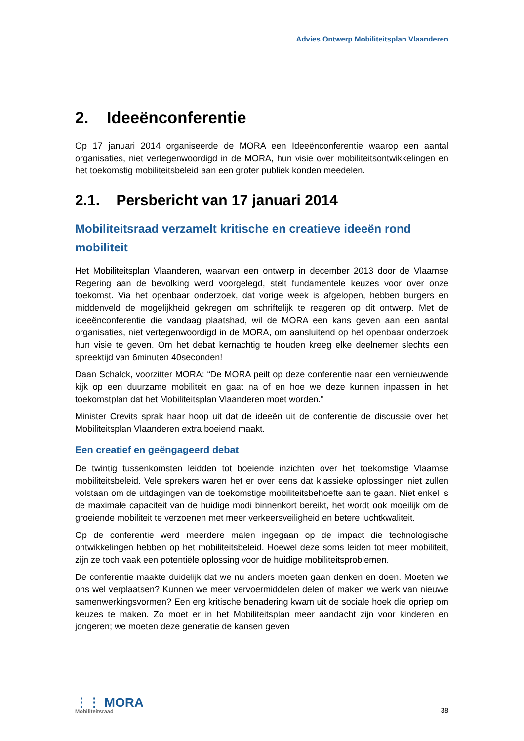Advies Ontwerp Mobiliteitsplan Vlaanderen
2. Ideeënconferentie
Op 17 januari 2014 organiseerde de MORA een Ideeënconferentie waarop een aantal organisaties, niet vertegenwoordigd in de MORA, hun visie over mobiliteitsontwikkelingen en het toekomstig mobiliteitsbeleid aan een groter publiek konden meedelen.
2.1. Persbericht van 17 januari 2014
Mobiliteitsraad verzamelt kritische en creatieve ideeën rond mobiliteit
Het Mobiliteitsplan Vlaanderen, waarvan een ontwerp in december 2013 door de Vlaamse Regering aan de bevolking werd voorgelegd, stelt fundamentele keuzes voor over onze toekomst. Via het openbaar onderzoek, dat vorige week is afgelopen, hebben burgers en middenveld de mogelijkheid gekregen om schriftelijk te reageren op dit ontwerp. Met de ideeënconferentie die vandaag plaatshad, wil de MORA een kans geven aan een aantal organisaties, niet vertegenwoordigd in de MORA, om aansluitend op het openbaar onderzoek hun visie te geven. Om het debat kernachtig te houden kreeg elke deelnemer slechts een spreektijd van 6minuten 40seconden!
Daan Schalck, voorzitter MORA: “De MORA peilt op deze conferentie naar een vernieuwende kijk op een duurzame mobiliteit en gaat na of en hoe we deze kunnen inpassen in het toekomstplan dat het Mobiliteitsplan Vlaanderen moet worden."
Minister Crevits sprak haar hoop uit dat de ideeën uit de conferentie de discussie over het Mobiliteitsplan Vlaanderen extra boeiend maakt.
Een creatief en geëngageerd debat
De twintig tussenkomsten leidden tot boeiende inzichten over het toekomstige Vlaamse mobiliteitsbeleid. Vele sprekers waren het er over eens dat klassieke oplossingen niet zullen volstaan om de uitdagingen van de toekomstige mobiliteitsbehoefte aan te gaan. Niet enkel is de maximale capaciteit van de huidige modi binnenkort bereikt, het wordt ook moeilijk om de groeiende mobiliteit te verzoenen met meer verkeersveiligheid en betere luchtkwaliteit.
Op de conferentie werd meerdere malen ingegaan op de impact die technologische ontwikkelingen hebben op het mobiliteitsbeleid. Hoewel deze soms leiden tot meer mobiliteit, zijn ze toch vaak een potentiële oplossing voor de huidige mobiliteitsproblemen.
De conferentie maakte duidelijk dat we nu anders moeten gaan denken en doen. Moeten we ons wel verplaatsen? Kunnen we meer vervoermiddelen delen of maken we werk van nieuwe samenwerkingsvormen? Een erg kritische benadering kwam uit de sociale hoek die opriep om keuzes te maken. Zo moet er in het Mobiliteitsplan meer aandacht zijn voor kinderen en jongeren; we moeten deze generatie de kansen geven
⋮⋮ MORA
Mobiliteitsraad
38